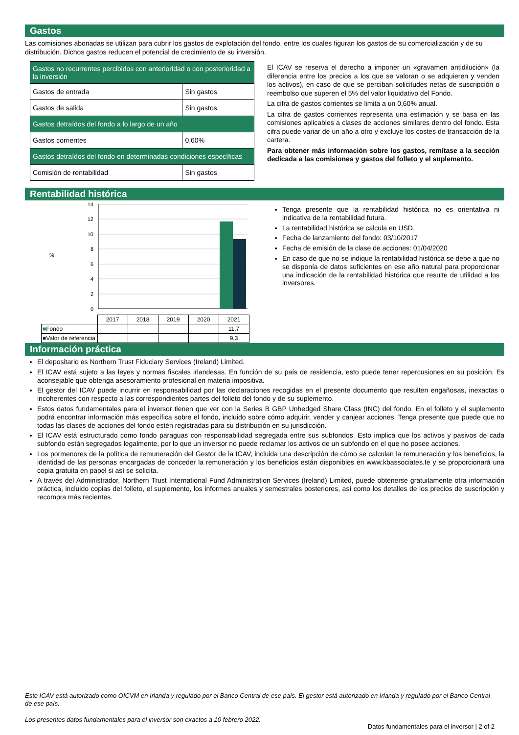Gastos
Las comisiones abonadas se utilizan para cubrir los gastos de explotación del fondo, entre los cuales figuran los gastos de su comercialización y de su distribución. Dichos gastos reducen el potencial de crecimiento de su inversión.
| Gastos no recurrentes percibidos con anterioridad o con posterioridad a la inversión | |
| Gastos de entrada | Sin gastos |
| Gastos de salida | Sin gastos |
| Gastos detraídos del fondo a lo largo de un año | |
| Gastos corrientes | 0,60% |
| Gastos detraídos del fondo en determinadas condiciones específicas | |
| Comisión de rentabilidad | Sin gastos |
El ICAV se reserva el derecho a imponer un «gravamen antidilución» (la diferencia entre los precios a los que se valoran o se adquieren y venden los activos), en caso de que se perciban solicitudes netas de suscripción o reembolso que superen el 5% del valor liquidativo del Fondo.
La cifra de gastos corrientes se limita a un 0,60% anual.
La cifra de gastos corrientes representa una estimación y se basa en las comisiones aplicables a clases de acciones similares dentro del fondo. Esta cifra puede variar de un año a otro y excluye los costes de transacción de la cartera.
Para obtener más información sobre los gastos, remítase a la sección dedicada a las comisiones y gastos del folleto y el suplemento.
Rentabilidad histórica
%
14
12
10
8
6
4
2
0
| | 2017 | 2018 | 2019 | 2020 | 2021 |
| ■ Fondo | | | | | 11,7 |
| ■ Valor de referencia | | | | | 9,3 |
Tenga presente que la rentabilidad histórica no es orientativa ni indicativa de la rentabilidad futura.
La rentabilidad histórica se calcula en USD.
Fecha de lanzamiento del fondo: 03/10/2017
Fecha de emisión de la clase de acciones: 01/04/2020
En caso de que no se indique la rentabilidad histórica se debe a que no se disponía de datos suficientes en ese año natural para proporcionar una indicación de la rentabilidad histórica que resulte de utilidad a los inversores.
Información práctica
El depositario es Northern Trust Fiduciary Services (Ireland) Limited.
El ICAV está sujeto a las leyes y normas fiscales irlandesas. En función de su país de residencia, esto puede tener repercusiones en su posición. Es aconsejable que obtenga asesoramiento profesional en materia impositiva.
El gestor del ICAV puede incurrir en responsabilidad por las declaraciones recogidas en el presente documento que resulten engañosas, inexactas o incoherentes con respecto a las correspondientes partes del folleto del fondo y de su suplemento.
Estos datos fundamentales para el inversor tienen que ver con la Series B GBP Unhedged Share Class (INC) del fondo. En el folleto y el suplemento podrá encontrar información más específica sobre el fondo, incluido sobre cómo adquirir, vender y canjear acciones. Tenga presente que puede que no todas las clases de acciones del fondo estén registradas para su distribución en su jurisdicción.
El ICAV está estructurado como fondo paraguas con responsabilidad segregada entre sus subfondos. Esto implica que los activos y pasivos de cada subfondo están segregados legalmente, por lo que un inversor no puede reclamar los activos de un subfondo en el que no posee acciones.
Los pormenores de la política de remuneración del Gestor de la ICAV, incluida una descripción de cómo se calculan la remuneración y los beneficios, la identidad de las personas encargadas de conceder la remuneración y los beneficios están disponibles en www.kbassociates.Ie y se proporcionará una copia gratuita en papel si así se solicita.
A través del Administrador, Northern Trust International Fund Administration Services (Ireland) Limited, puede obtenerse gratuitamente otra información práctica, incluido copias del folleto, el suplemento, los informes anuales y semestrales posteriores, así como los detalles de los precios de suscripción y recompra más recientes.
Este ICAV está autorizado como OICVM en Irlanda y regulado por el Banco Central de ese país. El gestor está autorizado en Irlanda y regulado por el Banco Central de ese país.
Los presentes datos fundamentales para el inversor son exactos a 10 febrero 2022.
Datos fundamentales para el inversor | 2 of 2